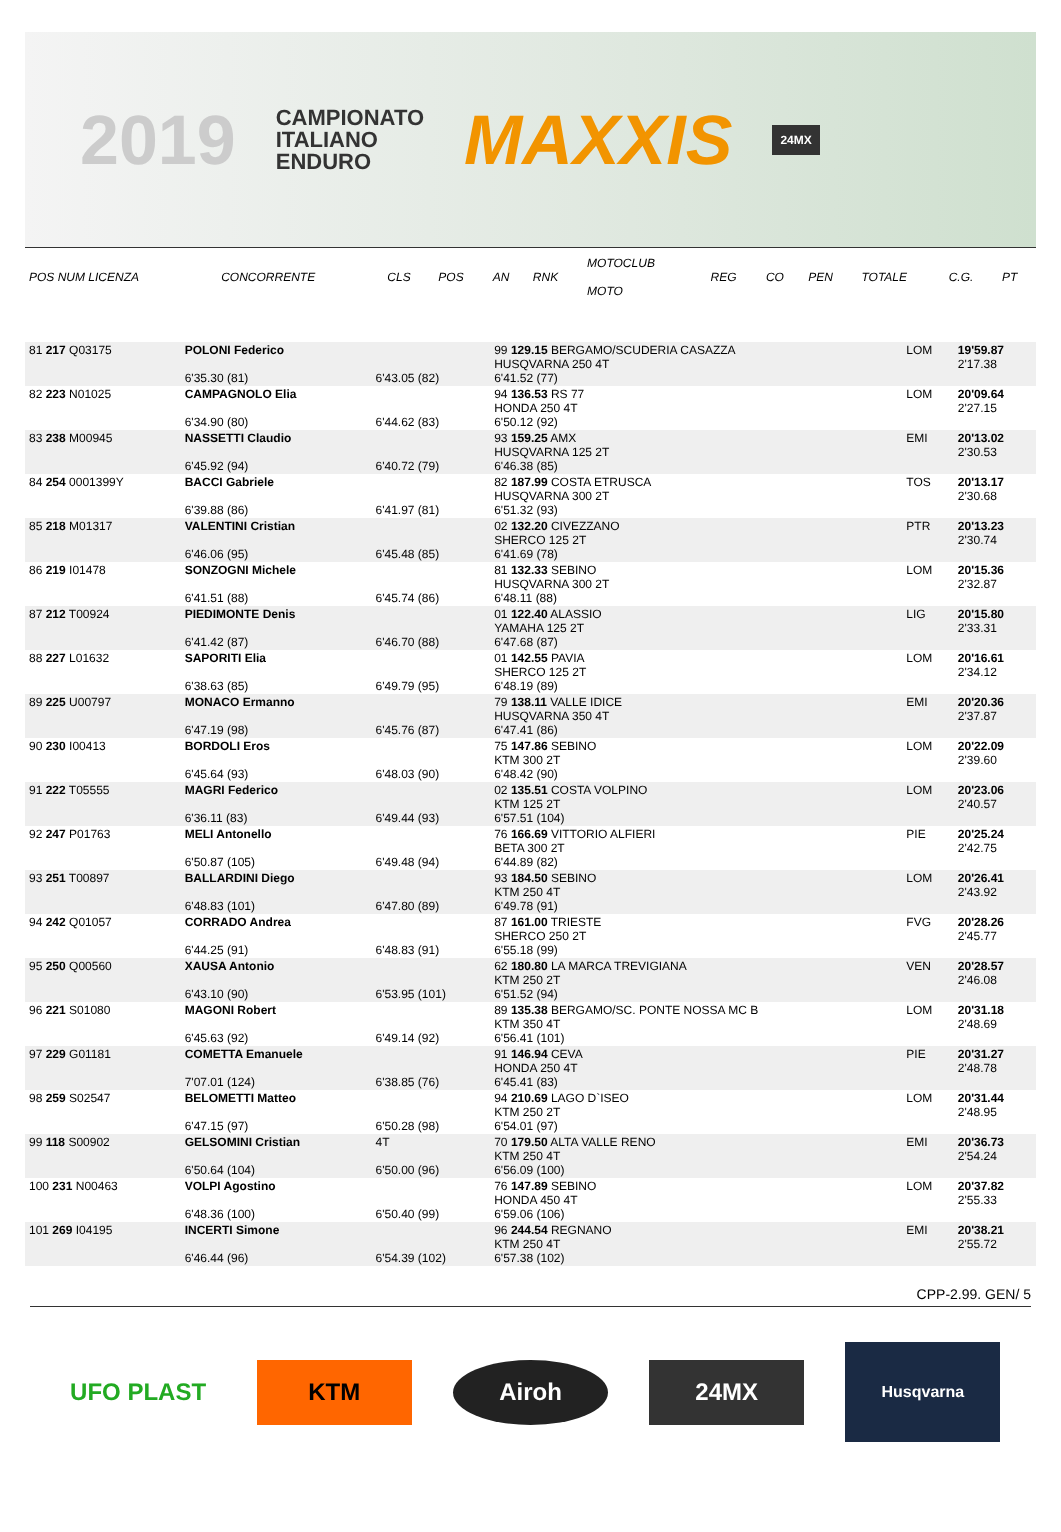2019 CAMPIONATO
ITALIANO
ENDURO MAXXIS 24MX
| POS NUM LICENZA | CONCORRENTE | CLS | POS | AN | RNK | MOTOCLUB MOTO | REG | CO | PEN | TOTALE | C.G. | PT |
| --- | --- | --- | --- | --- | --- | --- | --- | --- | --- | --- | --- | --- |
| 81 217 Q03175 | POLONI Federico 6'35.30 (81) | 6'43.05 (82) | 99 129.15 BERGAMO/SCUDERIA CASAZZA HUSQVARNA 250 4T 6'41.52 (77) | LOM | 19'59.87 2'17.38 |
| 82 223 N01025 | CAMPAGNOLO Elia 6'34.90 (80) | 6'44.62 (83) | 94 136.53 RS 77 HONDA 250 4T 6'50.12 (92) | LOM | 20'09.64 2'27.15 |
| 83 238 M00945 | NASSETTI Claudio 6'45.92 (94) | 6'40.72 (79) | 93 159.25 AMX HUSQVARNA 125 2T 6'46.38 (85) | EMI | 20'13.02 2'30.53 |
| 84 254 0001399Y | BACCI Gabriele 6'39.88 (86) | 6'41.97 (81) | 82 187.99 COSTA ETRUSCA HUSQVARNA 300 2T 6'51.32 (93) | TOS | 20'13.17 2'30.68 |
| 85 218 M01317 | VALENTINI Cristian 6'46.06 (95) | 6'45.48 (85) | 02 132.20 CIVEZZANO SHERCO 125 2T 6'41.69 (78) | PTR | 20'13.23 2'30.74 |
| 86 219 I01478 | SONZOGNI Michele 6'41.51 (88) | 6'45.74 (86) | 81 132.33 SEBINO HUSQVARNA 300 2T 6'48.11 (88) | LOM | 20'15.36 2'32.87 |
| 87 212 T00924 | PIEDIMONTE Denis 6'41.42 (87) | 6'46.70 (88) | 01 122.40 ALASSIO YAMAHA 125 2T 6'47.68 (87) | LIG | 20'15.80 2'33.31 |
| 88 227 L01632 | SAPORITI Elia 6'38.63 (85) | 6'49.79 (95) | 01 142.55 PAVIA SHERCO 125 2T 6'48.19 (89) | LOM | 20'16.61 2'34.12 |
| 89 225 U00797 | MONACO Ermanno 6'47.19 (98) | 6'45.76 (87) | 79 138.11 VALLE IDICE HUSQVARNA 350 4T 6'47.41 (86) | EMI | 20'20.36 2'37.87 |
| 90 230 I00413 | BORDOLI Eros 6'45.64 (93) | 6'48.03 (90) | 75 147.86 SEBINO KTM 300 2T 6'48.42 (90) | LOM | 20'22.09 2'39.60 |
| 91 222 T05555 | MAGRI Federico 6'36.11 (83) | 6'49.44 (93) | 02 135.51 COSTA VOLPINO KTM 125 2T 6'57.51 (104) | LOM | 20'23.06 2'40.57 |
| 92 247 P01763 | MELI Antonello 6'50.87 (105) | 6'49.48 (94) | 76 166.69 VITTORIO ALFIERI BETA 300 2T 6'44.89 (82) | PIE | 20'25.24 2'42.75 |
| 93 251 T00897 | BALLARDINI Diego 6'48.83 (101) | 6'47.80 (89) | 93 184.50 SEBINO KTM 250 4T 6'49.78 (91) | LOM | 20'26.41 2'43.92 |
| 94 242 Q01057 | CORRADO Andrea 6'44.25 (91) | 6'48.83 (91) | 87 161.00 TRIESTE SHERCO 250 2T 6'55.18 (99) | FVG | 20'28.26 2'45.77 |
| 95 250 Q00560 | XAUSA Antonio 6'43.10 (90) | 6'53.95 (101) | 62 180.80 LA MARCA TREVIGIANA KTM 250 2T 6'51.52 (94) | VEN | 20'28.57 2'46.08 |
| 96 221 S01080 | MAGONI Robert 6'45.63 (92) | 6'49.14 (92) | 89 135.38 BERGAMO/SC. PONTE NOSSA MC B KTM 350 4T 6'56.41 (101) | LOM | 20'31.18 2'48.69 |
| 97 229 G01181 | COMETTA Emanuele 7'07.01 (124) | 6'38.85 (76) | 91 146.94 CEVA HONDA 250 4T 6'45.41 (83) | PIE | 20'31.27 2'48.78 |
| 98 259 S02547 | BELOMETTI Matteo 6'47.15 (97) | 6'50.28 (98) | 94 210.69 LAGO D`ISEO KTM 250 2T 6'54.01 (97) | LOM | 20'31.44 2'48.95 |
| 99 118 S00902 | GELSOMINI Cristian 6'50.64 (104) | 4T 6'50.00 (96) | 70 179.50 ALTA VALLE RENO KTM 250 4T 6'56.09 (100) | EMI | 20'36.73 2'54.24 |
| 100 231 N00463 | VOLPI Agostino 6'48.36 (100) | 6'50.40 (99) | 76 147.89 SEBINO HONDA 450 4T 6'59.06 (106) | LOM | 20'37.82 2'55.33 |
| 101 269 I04195 | INCERTI Simone 6'46.44 (96) | 6'54.39 (102) | 96 244.54 REGNANO KTM 250 4T 6'57.38 (102) | EMI | 20'38.21 2'55.72 |
CPP-2.99. GEN/ 5
UFO PLAST KTM Airoh 24MX
Husqvarna